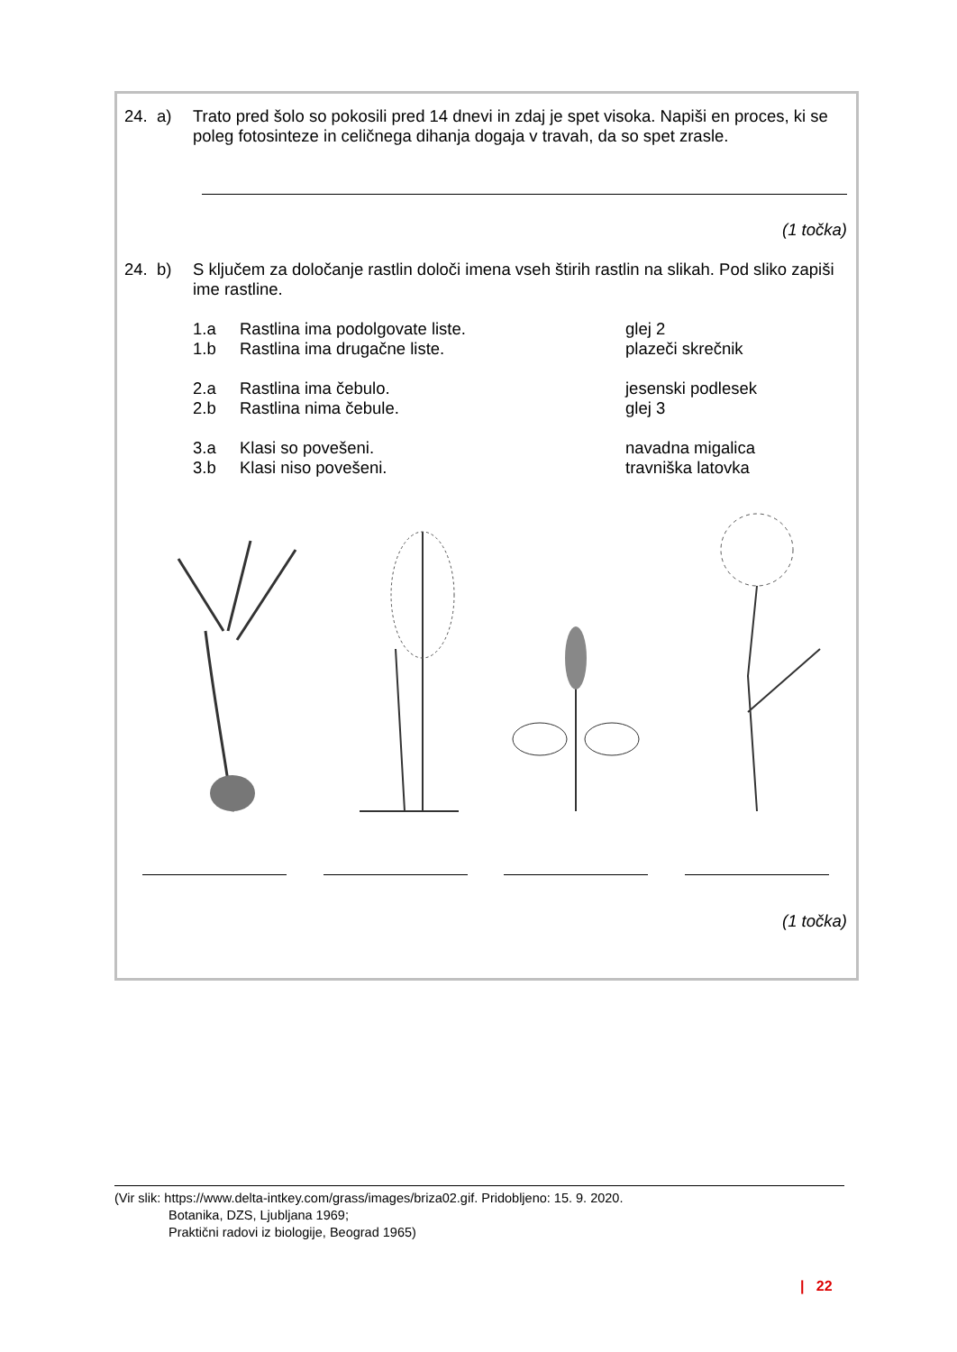24. a)
Trato pred šolo so pokosili pred 14 dnevi in zdaj je spet visoka. Napiši en proces, ki se poleg fotosinteze in celičnega dihanja dogaja v travah, da so spet zrasle.
(1 točka)
24. b)
S ključem za določanje rastlin določi imena vseh štirih rastlin na slikah. Pod sliko zapiši ime rastline.
1.a Rastlina ima podolgovate liste. glej 2
1.b Rastlina ima drugačne liste. plazeči skrečnik
2.a Rastlina ima čebulo. jesenski podlesek
2.b Rastlina nima čebule. glej 3
3.a Klasi so povešeni. navadna migalica
3.b Klasi niso povešeni. travniška latovka
(1 točka)
(Vir slik: https://www.delta-intkey.com/grass/images/briza02.gif. Pridobljeno: 15. 9. 2020.
Botanika, DZS, Ljubljana 1969;
Praktični radovi iz biologije, Beograd 1965)
| 22